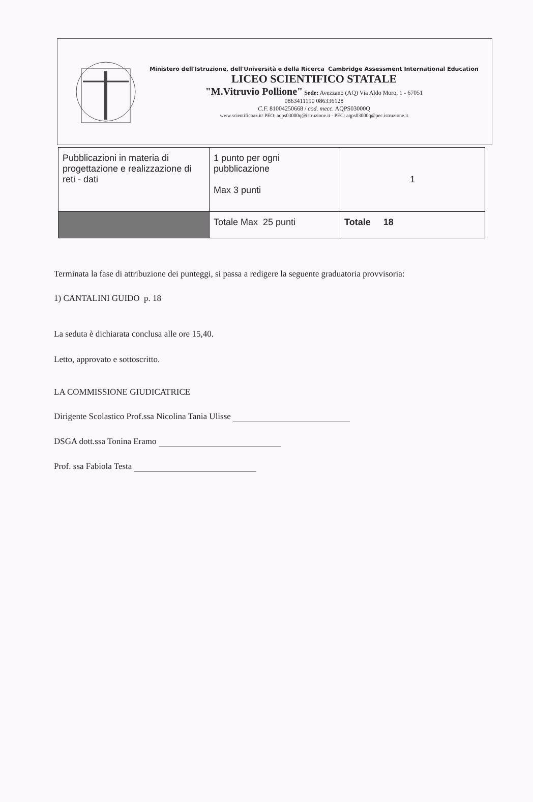Ministero dell'Istruzione, dell'Università e della Ricerca Cambridge Assessment International Education
LICEO SCIENTIFICO STATALE
"M.Vitruvio Pollione" Sede: Avezzano (AQ) Via Aldo Moro, 1 - 67051
0863411190 086336128
C.F. 81004250668 / cod. mecc. AQPS03000Q
www.scientificoaz.it/ PEO: aqps03000q@istruzione.it - PEC: aqps03000q@pec.istruzione.it
| Pubblicazioni in materia di progettazione e realizzazione di reti - dati | 1 punto per ogni pubblicazione Max 3 punti | 1 |
| | Totale Max 25 punti | Totale 18 |
Terminata la fase di attribuzione dei punteggi, si passa a redigere la seguente graduatoria provvisoria:
1) CANTALINI GUIDO p. 18
La seduta è dichiarata conclusa alle ore 15,40.
Letto, approvato e sottoscritto.
LA COMMISSIONE GIUDICATRICE
Dirigente Scolastico Prof.ssa Nicolina Tania Ulisse
DSGA dott.ssa Tonina Eramo
Prof. ssa Fabiola Testa